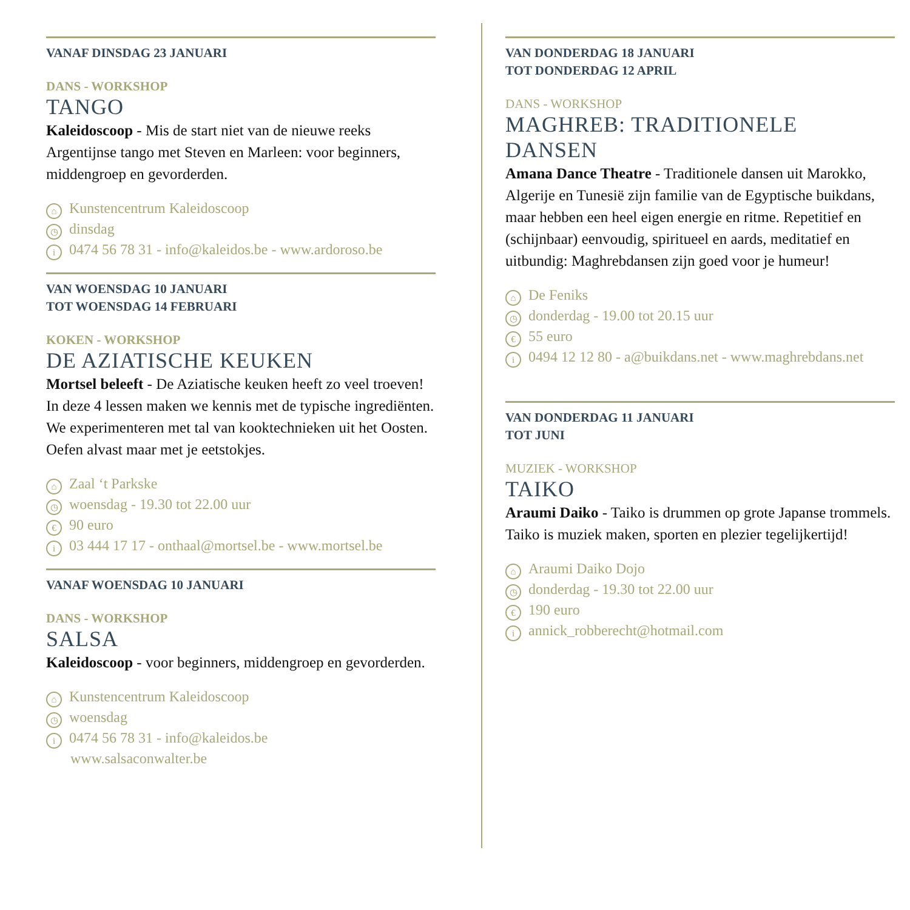VANAF DINSDAG 23 JANUARI
DANS - WORKSHOP
TANGO
Kaleidoscoop - Mis de start niet van de nieuwe reeks Argentijnse tango met Steven en Marleen: voor beginners, middengroep en gevorderden.
⌂ Kunstencentrum Kaleidoscoop
◷ dinsdag
i 0474 56 78 31 - info@kaleidos.be - www.ardoroso.be
VAN WOENSDAG 10 JANUARI
TOT WOENSDAG 14 FEBRUARI
KOKEN - WORKSHOP
DE AZIATISCHE KEUKEN
Mortsel beleeft - De Aziatische keuken heeft zo veel troeven! In deze 4 lessen maken we kennis met de typische ingrediënten. We experimenteren met tal van kooktechnieken uit het Oosten. Oefen alvast maar met je eetstokjes.
⌂ Zaal ‘t Parkske
◷ woensdag - 19.30 tot 22.00 uur
€ 90 euro
i 03 444 17 17 - onthaal@mortsel.be - www.mortsel.be
VANAF WOENSDAG 10 JANUARI
DANS - WORKSHOP
SALSA
Kaleidoscoop - voor beginners, middengroep en gevorderden.
⌂ Kunstencentrum Kaleidoscoop
◷ woensdag
i 0474 56 78 31 - info@kaleidos.be
www.salsaconwalter.be
VAN DONDERDAG 18 JANUARI
TOT DONDERDAG 12 APRIL
DANS - WORKSHOP
MAGHREB: TRADITIONELE DANSEN
Amana Dance Theatre - Traditionele dansen uit Marokko, Algerije en Tunesië zijn familie van de Egyptische buikdans, maar hebben een heel eigen energie en ritme. Repetitief en (schijnbaar) eenvoudig, spiritueel en aards, meditatief en uitbundig: Maghrebdansen zijn goed voor je humeur!
⌂ De Feniks
◷ donderdag - 19.00 tot 20.15 uur
€ 55 euro
i 0494 12 12 80 - a@buikdans.net - www.maghrebdans.net
VAN DONDERDAG 11 JANUARI
TOT JUNI
MUZIEK - WORKSHOP
TAIKO
Araumi Daiko - Taiko is drummen op grote Japanse trommels. Taiko is muziek maken, sporten en plezier tegelijkertijd!
⌂ Araumi Daiko Dojo
◷ donderdag - 19.30 tot 22.00 uur
€ 190 euro
iannick_robberecht@hotmail.com